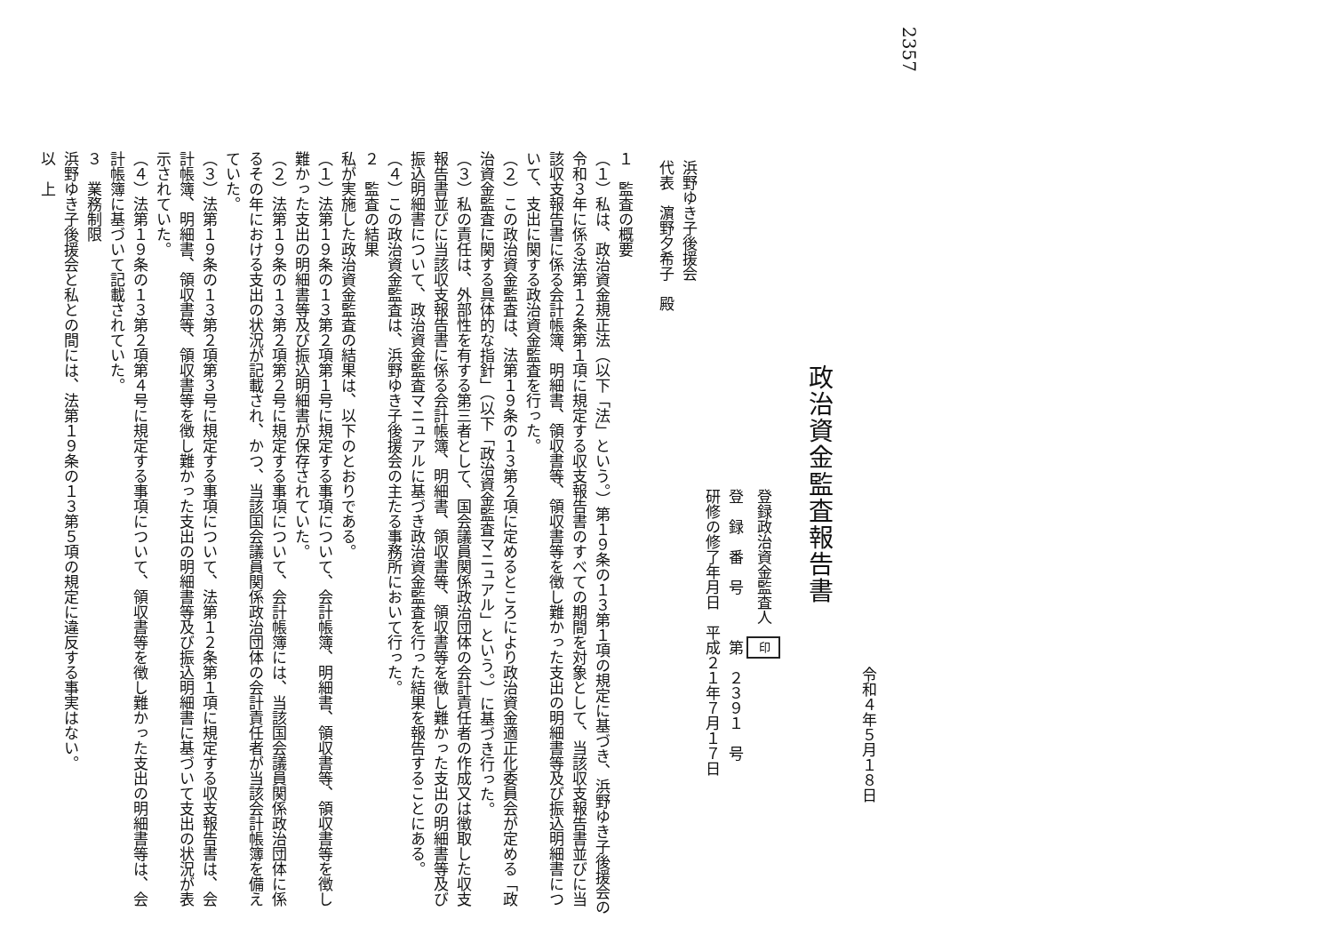2357
令和４年５月１８日
政治資金監査報告書
登録政治資金監査人 印
登　録　番　号　　　第　２３９１　号
研修の修了年月日　平成２１年７月１７日
浜野ゆき子後援会
代表　濵野夕希子　殿
１　監査の概要
（１）私は、政治資金規正法（以下「法」という。）第１９条の１３第１項の規定に基づき、浜野ゆき子後援会の令和３年に係る法第１２条第１項に規定する収支報告書のすべての期間を対象として、当該収支報告書並びに当該収支報告書に係る会計帳簿、明細書、領収書等、領収書等を徴し難かった支出の明細書等及び振込明細書について、支出に関する政治資金監査を行った。
（２）この政治資金監査は、法第１９条の１３第２項に定めるところにより政治資金適正化委員会が定める「政治資金監査に関する具体的な指針」（以下「政治資金監査マニュアル」という。）に基づき行った。
（３）私の責任は、外部性を有する第三者として、国会議員関係政治団体の会計責任者の作成又は徴取した収支報告書並びに当該収支報告書に係る会計帳簿、明細書、領収書等、領収書等を徴し難かった支出の明細書等及び振込明細書について、政治資金監査マニュアルに基づき政治資金監査を行った結果を報告することにある。
（４）この政治資金監査は、浜野ゆき子後援会の主たる事務所において行った。
２　監査の結果
私が実施した政治資金監査の結果は、以下のとおりである。
（１）法第１９条の１３第２項第１号に規定する事項について、会計帳簿、明細書、領収書等、領収書等を徴し難かった支出の明細書等及び振込明細書が保存されていた。
（２）法第１９条の１３第２項第２号に規定する事項について、会計帳簿には、当該国会議員関係政治団体に係るその年における支出の状況が記載され、かつ、当該国会議員関係政治団体の会計責任者が当該会計帳簿を備えていた。
（３）法第１９条の１３第２項第３号に規定する事項について、法第１２条第１項に規定する収支報告書は、会計帳簿、明細書、領収書等、領収書等を徴し難かった支出の明細書等及び振込明細書に基づいて支出の状況が表示されていた。
（４）法第１９条の１３第２項第４号に規定する事項について、領収書等を徴し難かった支出の明細書等は、会計帳簿に基づいて記載されていた。
３　業務制限
浜野ゆき子後援会と私との間には、法第１９条の１３第５項の規定に違反する事実はない。
以　上